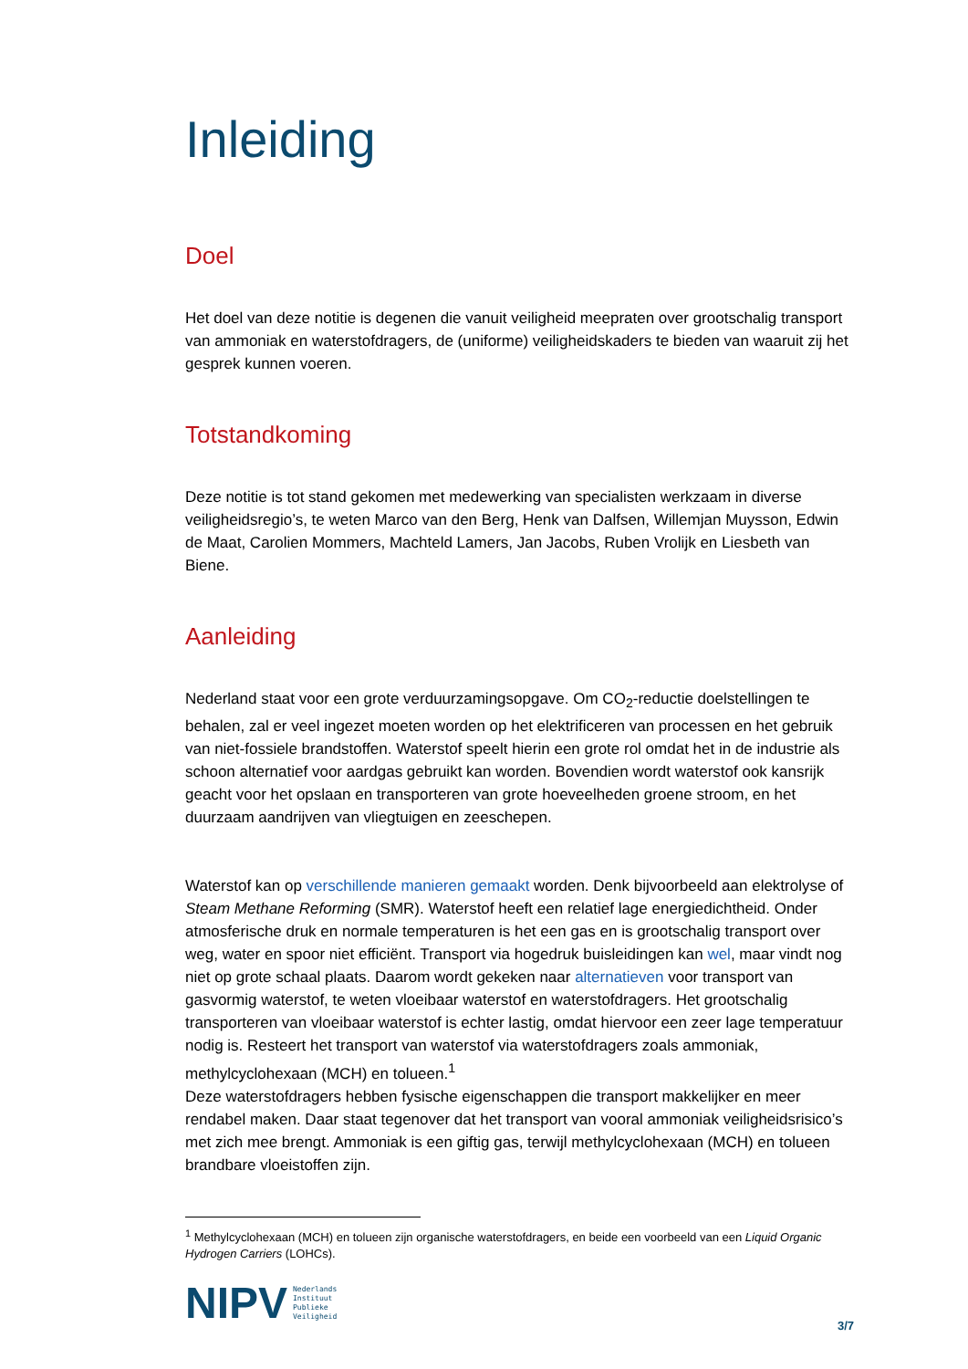Inleiding
Doel
Het doel van deze notitie is degenen die vanuit veiligheid meepraten over grootschalig transport van ammoniak en waterstofdragers, de (uniforme) veiligheidskaders te bieden van waaruit zij het gesprek kunnen voeren.
Totstandkoming
Deze notitie is tot stand gekomen met medewerking van specialisten werkzaam in diverse veiligheidsregio’s, te weten Marco van den Berg, Henk van Dalfsen, Willemjan Muysson, Edwin de Maat, Carolien Mommers, Machteld Lamers, Jan Jacobs, Ruben Vrolijk en Liesbeth van Biene.
Aanleiding
Nederland staat voor een grote verduurzamingsopgave. Om CO<sub>2</sub>-reductie doelstellingen te behalen, zal er veel ingezet moeten worden op het elektrificeren van processen en het gebruik van niet-fossiele brandstoffen. Waterstof speelt hierin een grote rol omdat het in de industrie als schoon alternatief voor aardgas gebruikt kan worden. Bovendien wordt waterstof ook kansrijk geacht voor het opslaan en transporteren van grote hoeveelheden groene stroom, en het duurzaam aandrijven van vliegtuigen en zeeschepen.
Waterstof kan op verschillende manieren gemaakt worden. Denk bijvoorbeeld aan elektrolyse of Steam Methane Reforming (SMR). Waterstof heeft een relatief lage energiedichtheid. Onder atmosferische druk en normale temperaturen is het een gas en is grootschalig transport over weg, water en spoor niet efficiënt. Transport via hogedruk buisleidingen kan wel, maar vindt nog niet op grote schaal plaats. Daarom wordt gekeken naar alternatieven voor transport van gasvormig waterstof, te weten vloeibaar waterstof en waterstofdragers. Het grootschalig transporteren van vloeibaar waterstof is echter lastig, omdat hiervoor een zeer lage temperatuur nodig is. Resteert het transport van waterstof via waterstofdragers zoals ammoniak, methylcyclohexaan (MCH) en tolueen.<sup>1</sup>
Deze waterstofdragers hebben fysische eigenschappen die transport makkelijker en meer rendabel maken. Daar staat tegenover dat het transport van vooral ammoniak veiligheidsrisico’s met zich mee brengt. Ammoniak is een giftig gas, terwijl methylcyclohexaan (MCH) en tolueen brandbare vloeistoffen zijn.
<sup>1</sup> Methylcyclohexaan (MCH) en tolueen zijn organische waterstofdragers, en beide een voorbeeld van een Liquid Organic Hydrogen Carriers (LOHCs).
NIPV
Nederlands
Instituut
Publieke
Veiligheid
3/7